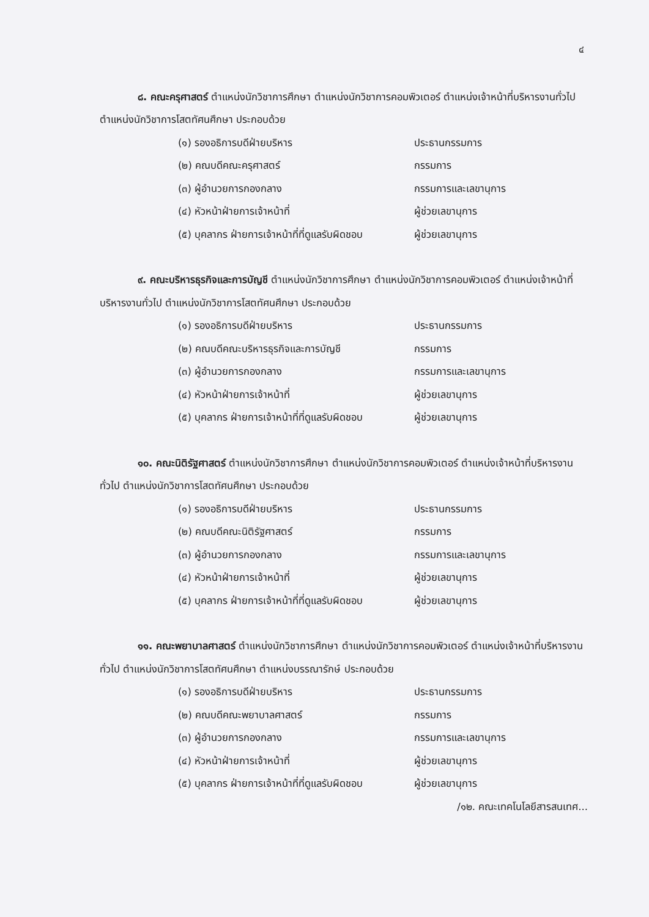๔
๘. คณะครุศาสตร์ ตำแหน่งนักวิชาการศึกษา ตำแหน่งนักวิชาการคอมพิวเตอร์ ตำแหน่งเจ้าหน้าที่บริหารงานทั่วไป ตำแหน่งนักวิชาการโสตทัศนศึกษา ประกอบด้วย
(๑) รองอธิการบดีฝ่ายบริหาร ประธานกรรมการ
(๒) คณบดีคณะครุศาสตร์ กรรมการ
(๓) ผู้อำนวยการกองกลาง กรรมการและเลขานุการ
(๔) หัวหน้าฝ่ายการเจ้าหน้าที่ ผู้ช่วยเลขานุการ
(๕) บุคลากร ฝ่ายการเจ้าหน้าที่ที่ดูแลรับผิดชอบ ผู้ช่วยเลขานุการ
๙. คณะบริหารธุรกิจและการบัญชี ตำแหน่งนักวิชาการศึกษา ตำแหน่งนักวิชาการคอมพิวเตอร์ ตำแหน่งเจ้าหน้าที่บริหารงานทั่วไป ตำแหน่งนักวิชาการโสตทัศนศึกษา ประกอบด้วย
(๑) รองอธิการบดีฝ่ายบริหาร ประธานกรรมการ
(๒) คณบดีคณะบริหารธุรกิจและการบัญชี กรรมการ
(๓) ผู้อำนวยการกองกลาง กรรมการและเลขานุการ
(๔) หัวหน้าฝ่ายการเจ้าหน้าที่ ผู้ช่วยเลขานุการ
(๕) บุคลากร ฝ่ายการเจ้าหน้าที่ที่ดูแลรับผิดชอบ ผู้ช่วยเลขานุการ
๑๐. คณะนิติรัฐศาสตร์ ตำแหน่งนักวิชาการศึกษา ตำแหน่งนักวิชาการคอมพิวเตอร์ ตำแหน่งเจ้าหน้าที่บริหารงานทั่วไป ตำแหน่งนักวิชาการโสตทัศนศึกษา ประกอบด้วย
(๑) รองอธิการบดีฝ่ายบริหาร ประธานกรรมการ
(๒) คณบดีคณะนิติรัฐศาสตร์ กรรมการ
(๓) ผู้อำนวยการกองกลาง กรรมการและเลขานุการ
(๔) หัวหน้าฝ่ายการเจ้าหน้าที่ ผู้ช่วยเลขานุการ
(๕) บุคลากร ฝ่ายการเจ้าหน้าที่ที่ดูแลรับผิดชอบ ผู้ช่วยเลขานุการ
๑๑. คณะพยาบาลศาสตร์ ตำแหน่งนักวิชาการศึกษา ตำแหน่งนักวิชาการคอมพิวเตอร์ ตำแหน่งเจ้าหน้าที่บริหารงานทั่วไป ตำแหน่งนักวิชาการโสตทัศนศึกษา ตำแหน่งบรรณารักษ์ ประกอบด้วย
(๑) รองอธิการบดีฝ่ายบริหาร ประธานกรรมการ
(๒) คณบดีคณะพยาบาลศาสตร์ กรรมการ
(๓) ผู้อำนวยการกองกลาง กรรมการและเลขานุการ
(๔) หัวหน้าฝ่ายการเจ้าหน้าที่ ผู้ช่วยเลขานุการ
(๕) บุคลากร ฝ่ายการเจ้าหน้าที่ที่ดูแลรับผิดชอบ ผู้ช่วยเลขานุการ
/๑๒. คณะเทคโนโลยีสารสนเทศ...